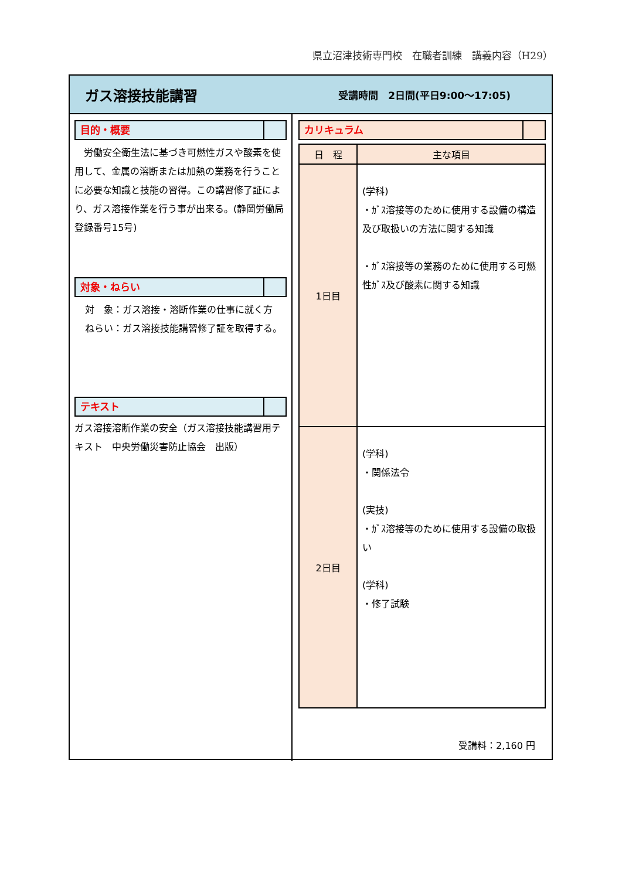県立沼津技術専門校　在職者訓練　講義内容（H29）
ガス溶接技能講習
受講時間　2日間(平日9:00～17:05)
目的・概要
　労働安全衛生法に基づき可燃性ガスや酸素を使用して、金属の溶断または加熱の業務を行うことに必要な知識と技能の習得。この講習修了証により、ガス溶接作業を行う事が出来る。(静岡労働局　登録番号15号)
対象・ねらい
対　象：ガス溶接・溶断作業の仕事に就く方
ねらい：ガス溶接技能講習修了証を取得する。
テキスト
ガス溶接溶断作業の安全（ガス溶接技能講習用テキスト　中央労働災害防止協会　出版）
カリキュラム
| 日 程 | 主な項目 |
| --- | --- |
| 1日目 | (学科) ・ｶﾞｽ溶接等のために使用する設備の構造及び取扱いの方法に関する知識 ・ｶﾞｽ溶接等の業務のために使用する可燃性ｶﾞｽ及び酸素に関する知識 |
| 2日目 | (学科) ・関係法令 (実技) ・ｶﾞｽ溶接等のために使用する設備の取扱い (学科) ・修了試験 |
受講料：2,160 円